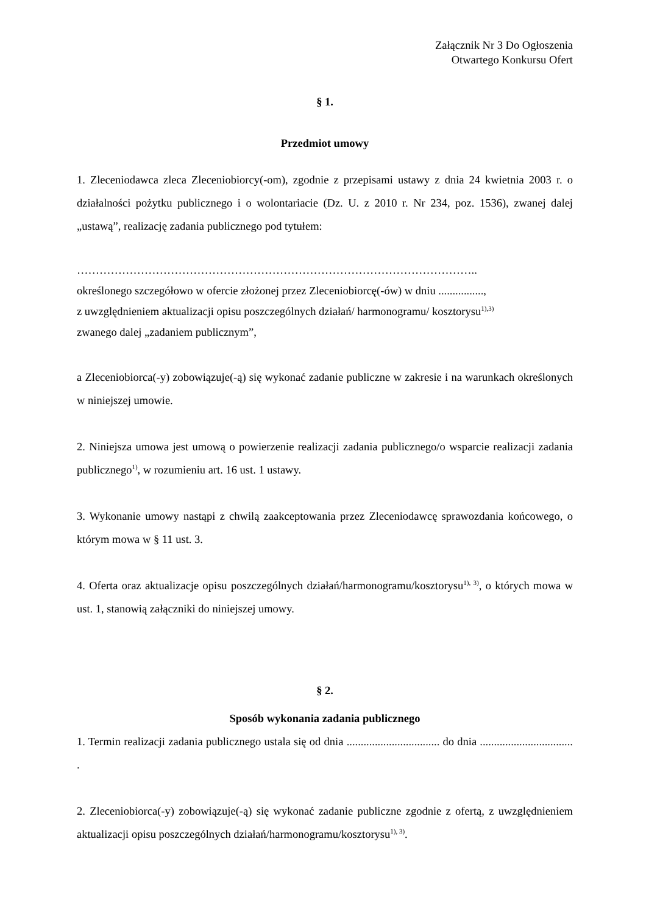Załącznik Nr 3 Do Ogłoszenia
Otwartego Konkursu Ofert
§ 1.
Przedmiot umowy
1. Zleceniodawca zleca Zleceniobiorcy(-om), zgodnie z przepisami ustawy z dnia 24 kwietnia 2003 r. o działalności pożytku publicznego i o wolontariacie (Dz. U. z 2010 r. Nr 234, poz. 1536), zwanej dalej „ustawą”, realizację zadania publicznego pod tytułem:
……………………………………………………………………………………………..
określonego szczegółowo w ofercie złożonej przez Zleceniobiorcę(-ów) w dniu ................,
z uwzględnieniem aktualizacji opisu poszczególnych działań/ harmonogramu/ kosztorysu<sup>1),3)</sup>
zwanego dalej „zadaniem publicznym”,
a Zleceniobiorca(-y) zobowiązuje(-ą) się wykonać zadanie publiczne w zakresie i na warunkach określonych w niniejszej umowie.
2. Niniejsza umowa jest umową o powierzenie realizacji zadania publicznego/o wsparcie realizacji zadania publicznego<sup>1)</sup>, w rozumieniu art. 16 ust. 1 ustawy.
3. Wykonanie umowy nastąpi z chwilą zaakceptowania przez Zleceniodawcę sprawozdania końcowego, o którym mowa w § 11 ust. 3.
4. Oferta oraz aktualizacje opisu poszczególnych działań/harmonogramu/kosztorysu<sup>1), 3)</sup>, o których mowa w ust. 1, stanowią załączniki do niniejszej umowy.
§ 2.
Sposób wykonania zadania publicznego
1. Termin realizacji zadania publicznego ustala się od dnia ................................. do dnia ................................. .
2. Zleceniobiorca(-y) zobowiązuje(-ą) się wykonać zadanie publiczne zgodnie z ofertą, z uwzględnieniem aktualizacji opisu poszczególnych działań/harmonogramu/kosztorysu<sup>1), 3)</sup>.